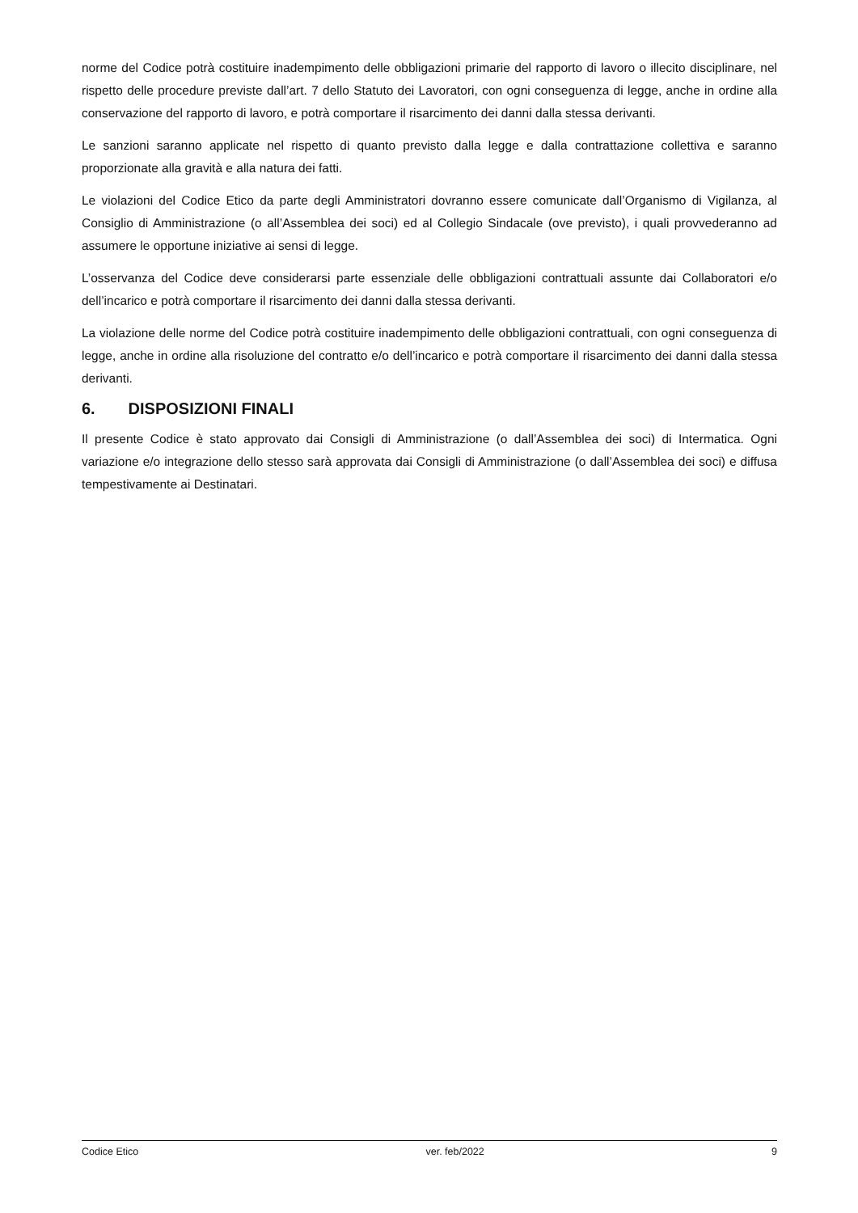norme del Codice potrà costituire inadempimento delle obbligazioni primarie del rapporto di lavoro o illecito disciplinare, nel rispetto delle procedure previste dall’art. 7 dello Statuto dei Lavoratori, con ogni conseguenza di legge, anche in ordine alla conservazione del rapporto di lavoro, e potrà comportare il risarcimento dei danni dalla stessa derivanti.
Le sanzioni saranno applicate nel rispetto di quanto previsto dalla legge e dalla contrattazione collettiva e saranno proporzionate alla gravità e alla natura dei fatti.
Le violazioni del Codice Etico da parte degli Amministratori dovranno essere comunicate dall’Organismo di Vigilanza, al Consiglio di Amministrazione (o all’Assemblea dei soci) ed al Collegio Sindacale (ove previsto), i quali provvederanno ad assumere le opportune iniziative ai sensi di legge.
L’osservanza del Codice deve considerarsi parte essenziale delle obbligazioni contrattuali assunte dai Collaboratori e/o dell’incarico e potrà comportare il risarcimento dei danni dalla stessa derivanti.
La violazione delle norme del Codice potrà costituire inadempimento delle obbligazioni contrattuali, con ogni conseguenza di legge, anche in ordine alla risoluzione del contratto e/o dell’incarico e potrà comportare il risarcimento dei danni dalla stessa derivanti.
6. DISPOSIZIONI FINALI
Il presente Codice è stato approvato dai Consigli di Amministrazione (o dall’Assemblea dei soci) di Intermatica. Ogni variazione e/o integrazione dello stesso sarà approvata dai Consigli di Amministrazione (o dall’Assemblea dei soci) e diffusa tempestivamente ai Destinatari.
Codice Etico ver. feb/2022 9